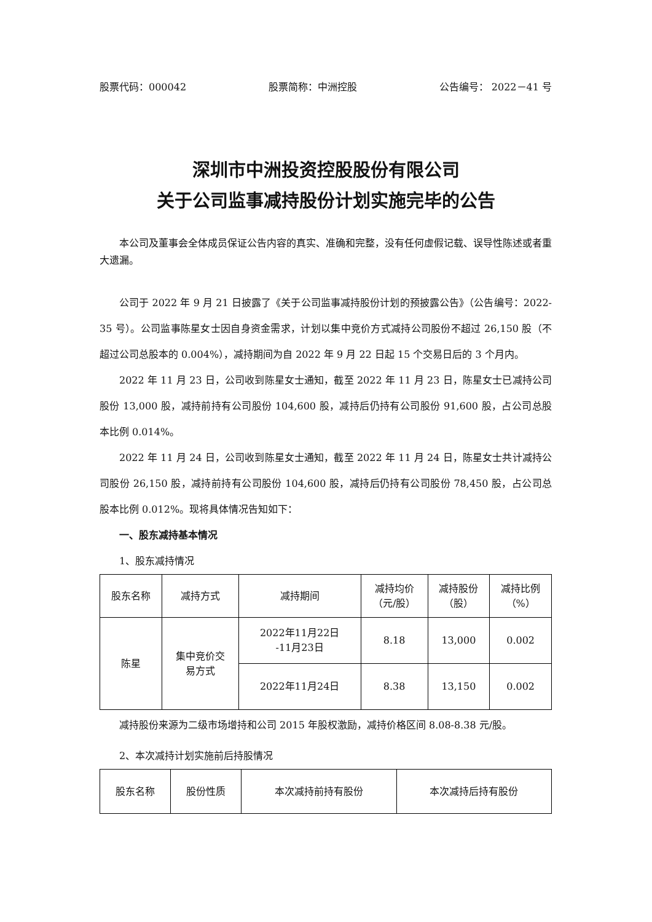股票代码：000042 股票简称：中洲控股 公告编号： 2022－41 号
深圳市中洲投资控股股份有限公司
关于公司监事减持股份计划实施完毕的公告
本公司及董事会全体成员保证公告内容的真实、准确和完整，没有任何虚假记载、误导性陈述或者重大遗漏。
公司于 2022 年 9 月 21 日披露了《关于公司监事减持股份计划的预披露公告》（公告编号：2022-35 号）。公司监事陈星女士因自身资金需求，计划以集中竞价方式减持公司股份不超过 26,150 股（不超过公司总股本的 0.004%），减持期间为自 2022 年 9 月 22 日起 15 个交易日后的 3 个月内。
2022 年 11 月 23 日，公司收到陈星女士通知，截至 2022 年 11 月 23 日，陈星女士已减持公司股份 13,000 股，减持前持有公司股份 104,600 股，减持后仍持有公司股份 91,600 股，占公司总股本比例 0.014%。
2022 年 11 月 24 日，公司收到陈星女士通知，截至 2022 年 11 月 24 日，陈星女士共计减持公司股份 26,150 股，减持前持有公司股份 104,600 股，减持后仍持有公司股份 78,450 股，占公司总股本比例 0.012%。现将具体情况告知如下：
一、股东减持基本情况
1、股东减持情况
| 股东名称 | 减持方式 | 减持期间 | 减持均价 （元/股） | 减持股份 （股） | 减持比例 （%） |
| --- | --- | --- | --- | --- | --- |
| 陈星 | 集中竞价交 易方式 | 2022年11月22日 -11月23日 | 8.18 | 13,000 | 0.002 |
| | | 2022年11月24日 | 8.38 | 13,150 | 0.002 |
减持股份来源为二级市场增持和公司 2015 年股权激励，减持价格区间 8.08-8.38 元/股。
2、本次减持计划实施前后持股情况
| 股东名称 | 股份性质 | 本次减持前持有股份 | 本次减持后持有股份 |
| --- | --- | --- | --- |